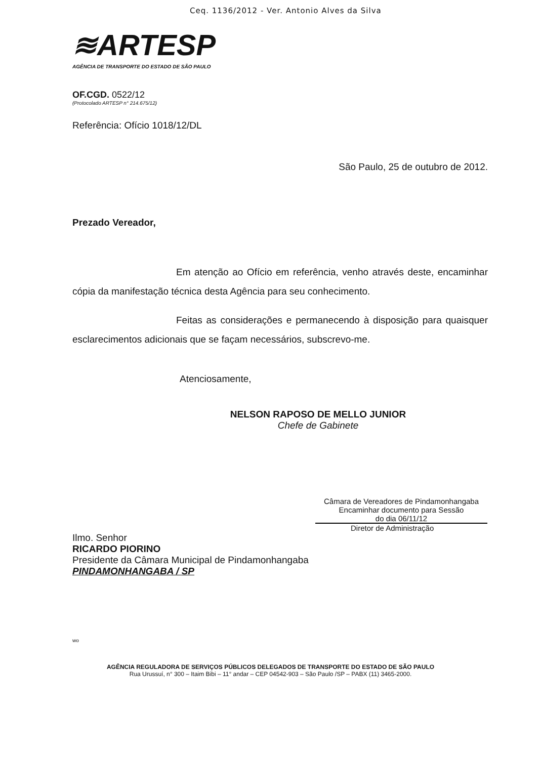Ceq. 1136/2012 - Ver. Antonio Alves da Silva
≋ARTESP
AGÊNCIA DE TRANSPORTE DO ESTADO DE SÃO PAULO
OF.CGD. 0522/12
(Protocolado ARTESP n° 214.675/12)
Referência: Ofício 1018/12/DL
São Paulo, 25 de outubro de 2012.
Prezado Vereador,
Em atenção ao Ofício em referência, venho através deste, encaminhar cópia da manifestação técnica desta Agência para seu conhecimento.
Feitas as considerações e permanecendo à disposição para quaisquer esclarecimentos adicionais que se façam necessários, subscrevo-me.
Atenciosamente,
NELSON RAPOSO DE MELLO JUNIOR
Chefe de Gabinete
Câmara de Vereadores de Pindamonhangaba
Encaminhar documento para Sessão
do dia 06/11/12
Diretor de Administração
Ilmo. Senhor
RICARDO PIORINO
Presidente da Câmara Municipal de Pindamonhangaba
PINDAMONHANGABA / SP
wo
AGÊNCIA REGULADORA DE SERVIÇOS PÚBLICOS DELEGADOS DE TRANSPORTE DO ESTADO DE SÃO PAULO
Rua Urussuí, n° 300 – Itaim Bibi – 11° andar – CEP 04542-903 – São Paulo /SP – PABX (11) 3465-2000.